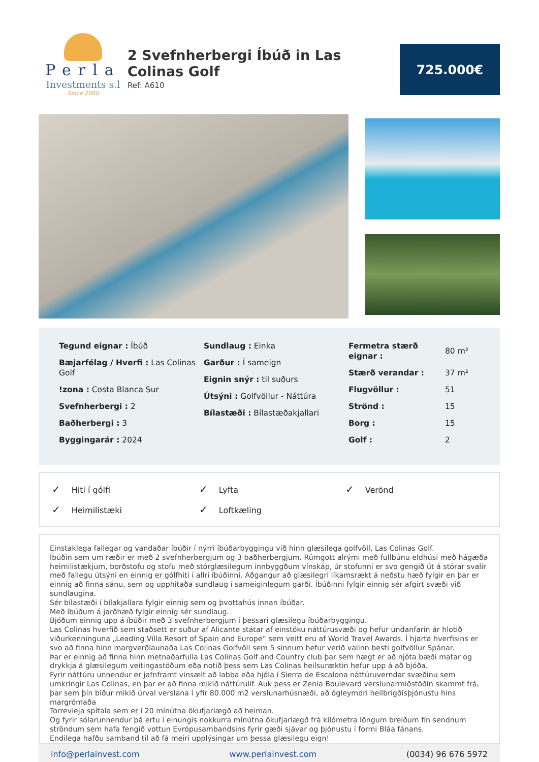Perla
Investments s.l
Since 2000
2 Svefnherbergi Íbúð in Las Colinas Golf
Ref: A610
725.000€
Tegund eignar : Íbúð
Bæjarfélag / Hverfi : Las Colinas Golf
!zona : Costa Blanca Sur
Svefnherbergi : 2
Baðherbergi : 3
Byggingarár : 2024
Sundlaug : Einka
Garður : Í sameign
Eignin snýr : til suðurs
Útsýni : Golfvöllur - Náttúra
Bílastæði : Bílastæðakjallari
| Fermetra stærð eignar : | 80 m² |
| Stærð verandar : | 37 m² |
| Flugvöllur : | 51 |
| Strönd : | 15 |
| Borg : | 15 |
| Golf : | 2 |
✓ Hiti í gólfi
✓ Lyfta
✓ Verönd
✓ Heimilistæki
✓ Loftkæling
Einstaklega fallegar og vandaðar íbúðir í nýrri íbúðarbyggingu við hinn glæsilega golfvöll, Las Colinas Golf.
Íbúðin sem um ræðir er með 2 svefnherbergjum og 3 baðherbergjum. Rúmgott alrými með fullbúnu eldhúsi með hágæða heimilistækjum, borðstofu og stofu með stórglæsilegum innbyggðum vínskáp, úr stofunni er svo gengið út á stórar svalir með fallegu útsýni en einnig er gólfhiti í allri íbúðinni. Aðgangur að glæsilegri líkamsrækt á neðstu hæð fylgir en þar er einnig að finna sánu, sem og upphitaða sundlaug í sameiginlegum garði. Íbúðinni fylgir einnig sér afgirt svæði við sundlaugina.
Sér bílastæði í bílakjallara fylgir einnig sem og þvottahús innan íbúðar.
Með íbúðum á jarðhæð fylgir einnig sér sundlaug.
Bjóðum einnig upp á íbúðir með 3 svefnherbergjum í þessari glæsilegu íbúðarbyggingu.
Las Colinas hverfið sem staðsett er suður af Alicante státar af einstöku náttúrusvæði og hefur undanfarin ár hlotið viðurkenninguna „Leading Villa Resort of Spain and Europe“ sem veitt eru af World Travel Awards. Í hjarta hverfisins er svo að finna hinn margverðlaunaða Las Colinas Golfvöll sem 5 sinnum hefur verið valinn besti golfvöllur Spánar.
Þar er einnig að finna hinn metnaðarfulla Las Colinas Golf and Country club þar sem hægt er að njóta bæði matar og drykkja á glæsilegum veitingastöðum eða notið þess sem Las Colinas heilsuræktin hefur upp á að bjóða.
Fyrir náttúru unnendur er jafnframt vinsælt að labba eða hjóla í Sierra de Escalona náttúruverndar svæðinu sem umkringir Las Colinas, en þar er að finna mikið náttúrulíf. Auk þess er Zenia Boulevard verslunarmiðstöðin skammt frá, þar sem þín bíður mikið úrval verslana í yfir 80.000 m2 verslunarhúsnæði, að ógleymdri heilbrigðisþjónustu hins margrómaða
Torrevieja spítala sem er í 20 mínútna ökufjarlægð að heiman.
Og fyrir sólarunnendur þá ertu í einungis nokkurra mínútna ökufjarlægð frá kílómetra löngum breiðum fín sendnum ströndum sem hafa fengið vottun Evrópusambandsins fyrir gæði sjávar og þjónustu í formi Bláa fánans.
Endilega hafðu samband til að fá meiri upplýsingar um þessa glæsilegu eign!
info@perlainvest.com www.perlainvest.com (0034) 96 676 5972